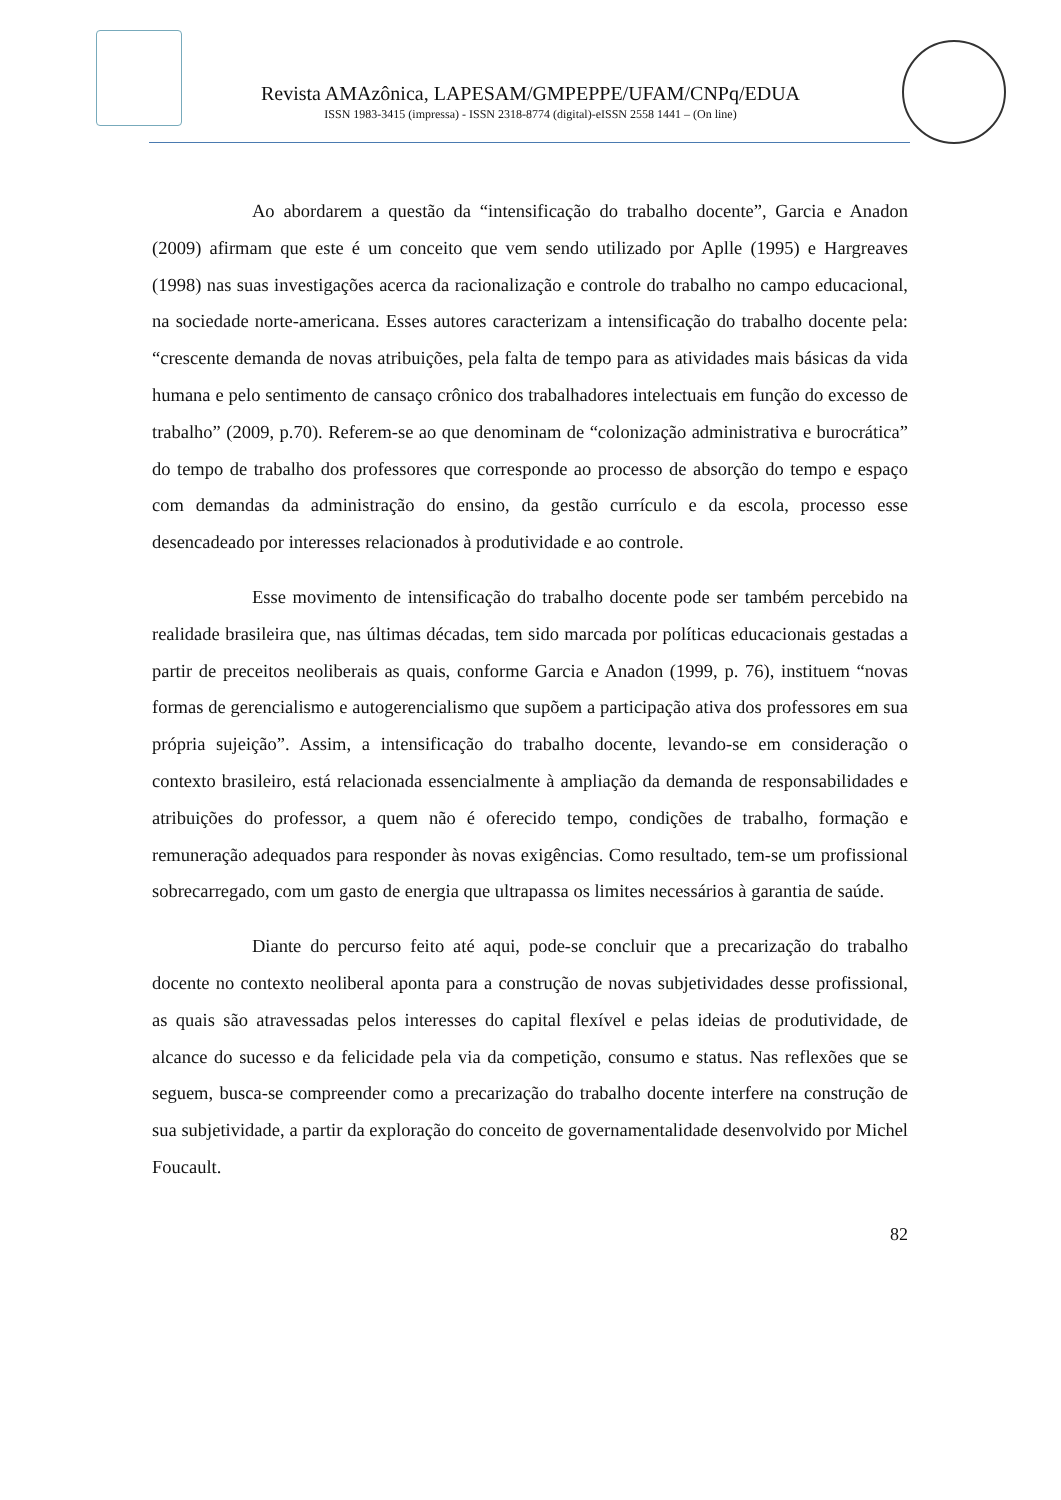Revista AMAzônica, LAPESAM/GMPEPPE/UFAM/CNPq/EDUA
ISSN 1983-3415 (impressa) - ISSN 2318-8774 (digital)-eISSN 2558 1441 – (On line)
Ao abordarem a questão da “intensificação do trabalho docente”, Garcia e Anadon (2009) afirmam que este é um conceito que vem sendo utilizado por Aplle (1995) e Hargreaves (1998) nas suas investigações acerca da racionalização e controle do trabalho no campo educacional, na sociedade norte-americana. Esses autores caracterizam a intensificação do trabalho docente pela: “crescente demanda de novas atribuições, pela falta de tempo para as atividades mais básicas da vida humana e pelo sentimento de cansaço crônico dos trabalhadores intelectuais em função do excesso de trabalho” (2009, p.70). Referem-se ao que denominam de “colonização administrativa e burocrática” do tempo de trabalho dos professores que corresponde ao processo de absorção do tempo e espaço com demandas da administração do ensino, da gestão currículo e da escola, processo esse desencadeado por interesses relacionados à produtividade e ao controle.
Esse movimento de intensificação do trabalho docente pode ser também percebido na realidade brasileira que, nas últimas décadas, tem sido marcada por políticas educacionais gestadas a partir de preceitos neoliberais as quais, conforme Garcia e Anadon (1999, p. 76), instituem “novas formas de gerencialismo e autogerencialismo que supõem a participação ativa dos professores em sua própria sujeição”. Assim, a intensificação do trabalho docente, levando-se em consideração o contexto brasileiro, está relacionada essencialmente à ampliação da demanda de responsabilidades e atribuições do professor, a quem não é oferecido tempo, condições de trabalho, formação e remuneração adequados para responder às novas exigências. Como resultado, tem-se um profissional sobrecarregado, com um gasto de energia que ultrapassa os limites necessários à garantia de saúde.
Diante do percurso feito até aqui, pode-se concluir que a precarização do trabalho docente no contexto neoliberal aponta para a construção de novas subjetividades desse profissional, as quais são atravessadas pelos interesses do capital flexível e pelas ideias de produtividade, de alcance do sucesso e da felicidade pela via da competição, consumo e status. Nas reflexões que se seguem, busca-se compreender como a precarização do trabalho docente interfere na construção de sua subjetividade, a partir da exploração do conceito de governamentalidade desenvolvido por Michel Foucault.
82